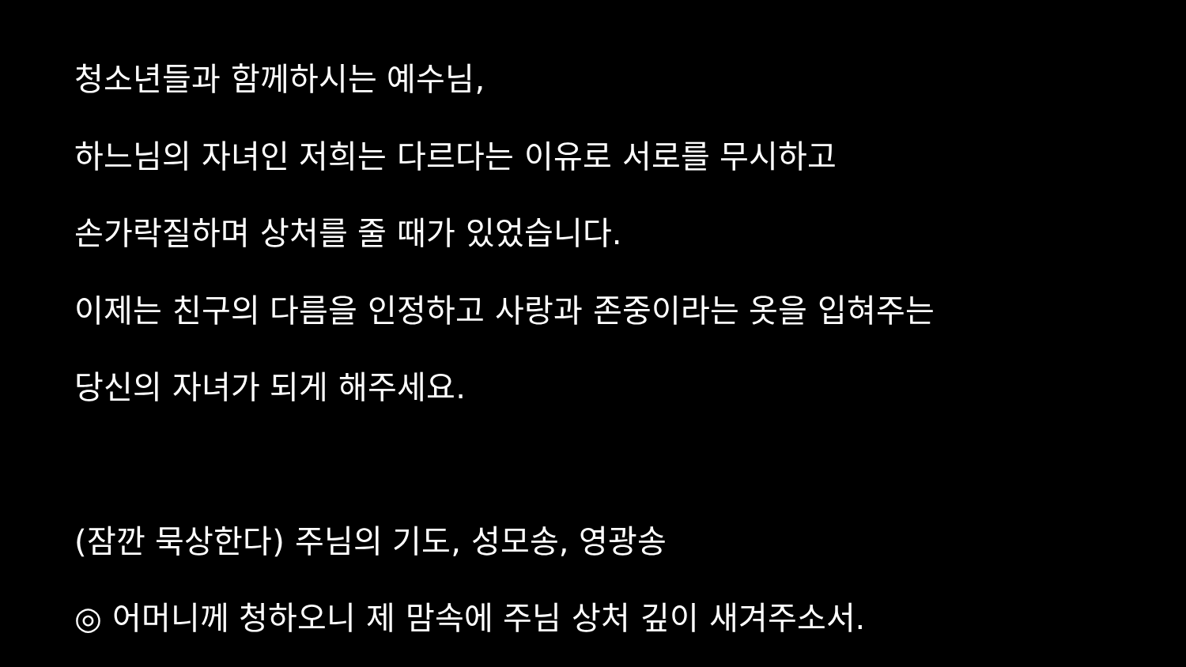청소년들과 함께하시는 예수님,
하느님의 자녀인 저희는 다르다는 이유로 서로를 무시하고
손가락질하며 상처를 줄 때가 있었습니다.
이제는 친구의 다름을 인정하고 사랑과 존중이라는 옷을 입혀주는
당신의 자녀가 되게 해주세요.
(잠깐 묵상한다) 주님의 기도, 성모송, 영광송
◎ 어머니께 청하오니 제 맘속에 주님 상처 깊이 새겨주소서.